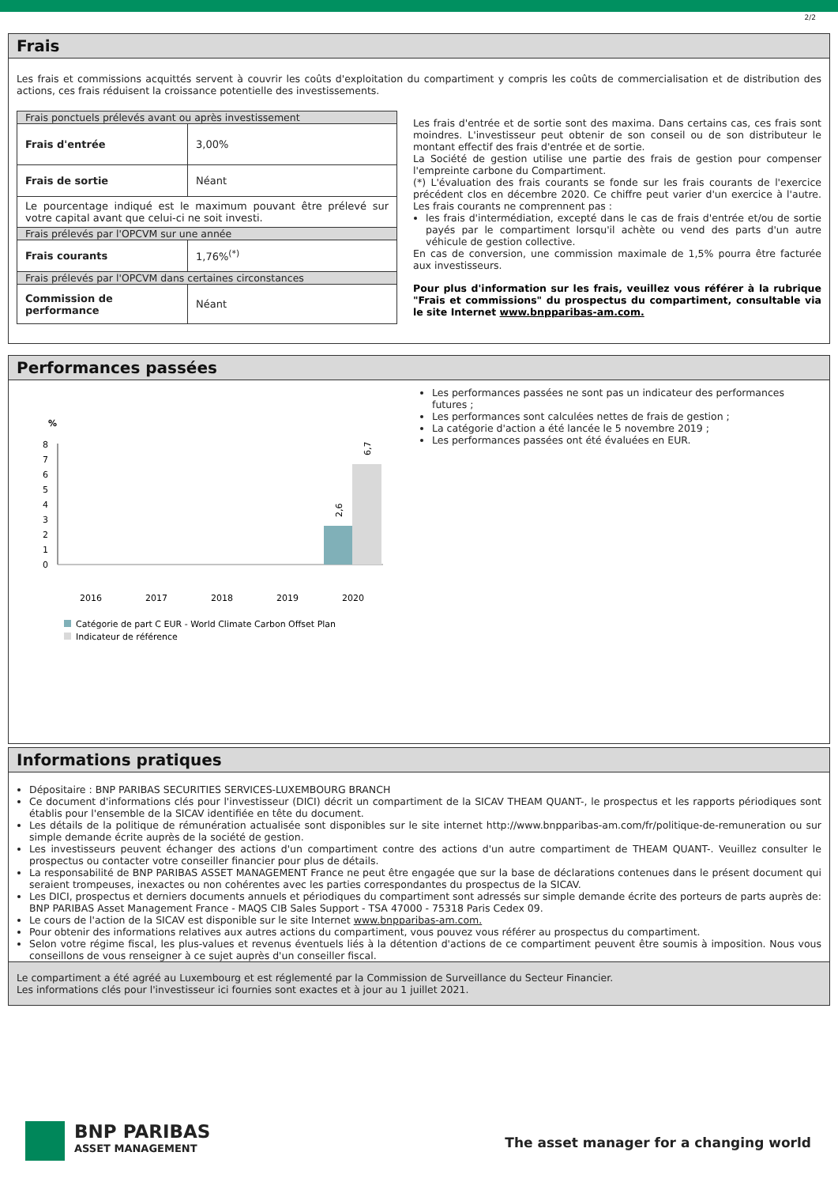2/2
Frais
Les frais et commissions acquittés servent à couvrir les coûts d'exploitation du compartiment y compris les coûts de commercialisation et de distribution des actions, ces frais réduisent la croissance potentielle des investissements.
| Frais ponctuels prélevés avant ou après investissement | |
| Frais d'entrée | 3,00% |
| Frais de sortie | Néant |
| Le pourcentage indiqué est le maximum pouvant être prélevé sur votre capital avant que celui-ci ne soit investi. | |
| Frais prélevés par l'OPCVM sur une année | |
| Frais courants | 1,76%<sup>(*)</sup> |
| Frais prélevés par l'OPCVM dans certaines circonstances | |
| Commission de performance | Néant |
Les frais d'entrée et de sortie sont des maxima. Dans certains cas, ces frais sont moindres. L'investisseur peut obtenir de son conseil ou de son distributeur le montant effectif des frais d'entrée et de sortie.
La Société de gestion utilise une partie des frais de gestion pour compenser l'empreinte carbone du Compartiment.
(*) L'évaluation des frais courants se fonde sur les frais courants de l'exercice précédent clos en décembre 2020. Ce chiffre peut varier d'un exercice à l'autre. Les frais courants ne comprennent pas :
les frais d'intermédiation, excepté dans le cas de frais d'entrée et/ou de sortie payés par le compartiment lorsqu'il achète ou vend des parts d'un autre véhicule de gestion collective.
En cas de conversion, une commission maximale de 1,5% pourra être facturée aux investisseurs.
Pour plus d'information sur les frais, veuillez vous référer à la rubrique "Frais et commissions" du prospectus du compartiment, consultable via le site Internet www.bnpparibas-am.com.
Performances passées
%
8
7
6
5
4
3
2
1
0
2,6
6,7
2016
2017
2018
2019
2020
Catégorie de part C EUR - World Climate Carbon Offset Plan
Indicateur de référence
Les performances passées ne sont pas un indicateur des performances futures ;
Les performances sont calculées nettes de frais de gestion ;
La catégorie d'action a été lancée le 5 novembre 2019 ;
Les performances passées ont été évaluées en EUR.
Informations pratiques
Dépositaire : BNP PARIBAS SECURITIES SERVICES-LUXEMBOURG BRANCH
Ce document d'informations clés pour l'investisseur (DICI) décrit un compartiment de la SICAV THEAM QUANT-, le prospectus et les rapports périodiques sont établis pour l'ensemble de la SICAV identifiée en tête du document.
Les détails de la politique de rémunération actualisée sont disponibles sur le site internet http://www.bnpparibas-am.com/fr/politique-de-remuneration ou sur simple demande écrite auprès de la société de gestion.
Les investisseurs peuvent échanger des actions d'un compartiment contre des actions d'un autre compartiment de THEAM QUANT-. Veuillez consulter le prospectus ou contacter votre conseiller financier pour plus de détails.
La responsabilité de BNP PARIBAS ASSET MANAGEMENT France ne peut être engagée que sur la base de déclarations contenues dans le présent document qui seraient trompeuses, inexactes ou non cohérentes avec les parties correspondantes du prospectus de la SICAV.
Les DICI, prospectus et derniers documents annuels et périodiques du compartiment sont adressés sur simple demande écrite des porteurs de parts auprès de: BNP PARIBAS Asset Management France - MAQS CIB Sales Support - TSA 47000 - 75318 Paris Cedex 09.
Le cours de l'action de la SICAV est disponible sur le site Internet www.bnpparibas-am.com.
Pour obtenir des informations relatives aux autres actions du compartiment, vous pouvez vous référer au prospectus du compartiment.
Selon votre régime fiscal, les plus-values et revenus éventuels liés à la détention d'actions de ce compartiment peuvent être soumis à imposition. Nous vous conseillons de vous renseigner à ce sujet auprès d'un conseiller fiscal.
Le compartiment a été agréé au Luxembourg et est réglementé par la Commission de Surveillance du Secteur Financier.
Les informations clés pour l'investisseur ici fournies sont exactes et à jour au 1 juillet 2021.
BNP PARIBAS
ASSET MANAGEMENT
The asset manager for a changing world